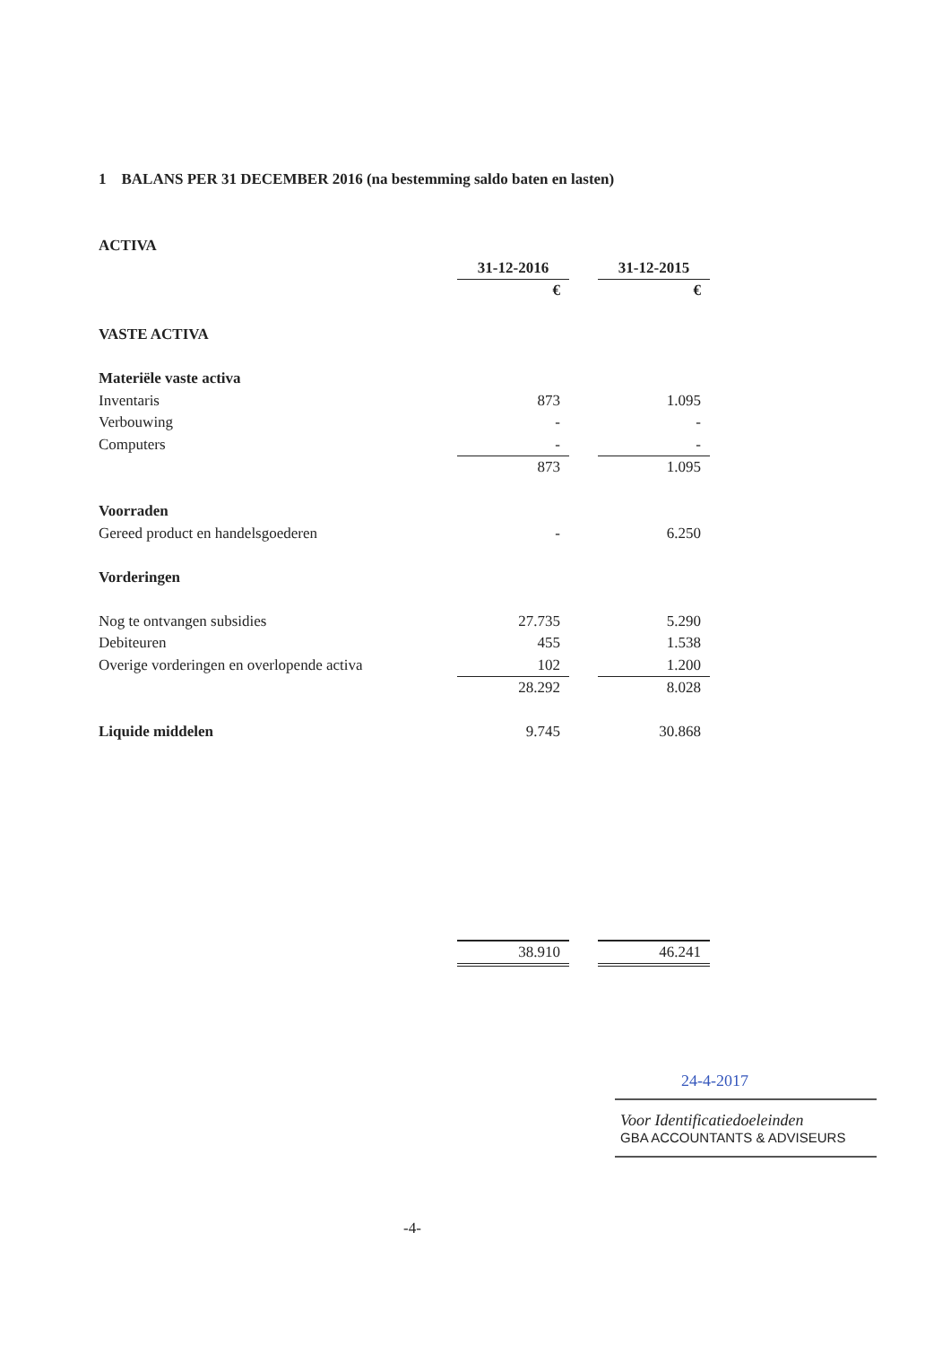1 BALANS PER 31 DECEMBER 2016 (na bestemming saldo baten en lasten)
| ACTIVA | | | |
| | 31-12-2016 | | 31-12-2015 |
| | € | | € |
| VASTE ACTIVA | | | |
| Materiële vaste activa | | | |
| Inventaris | 873 | | 1.095 |
| Verbouwing | - | | - |
| Computers | - | | - |
| | 873 | | 1.095 |
| Voorraden | | | |
| Gereed product en handelsgoederen | - | | 6.250 |
| Vorderingen | | | |
| Nog te ontvangen subsidies | 27.735 | | 5.290 |
| Debiteuren | 455 | | 1.538 |
| Overige vorderingen en overlopende activa | 102 | | 1.200 |
| | 28.292 | | 8.028 |
| Liquide middelen | 9.745 | | 30.868 |
| | 38.910 | | 46.241 |
24-4-2017
Voor Identificatiedoeleinden
GBA ACCOUNTANTS & ADVISEURS
-4-